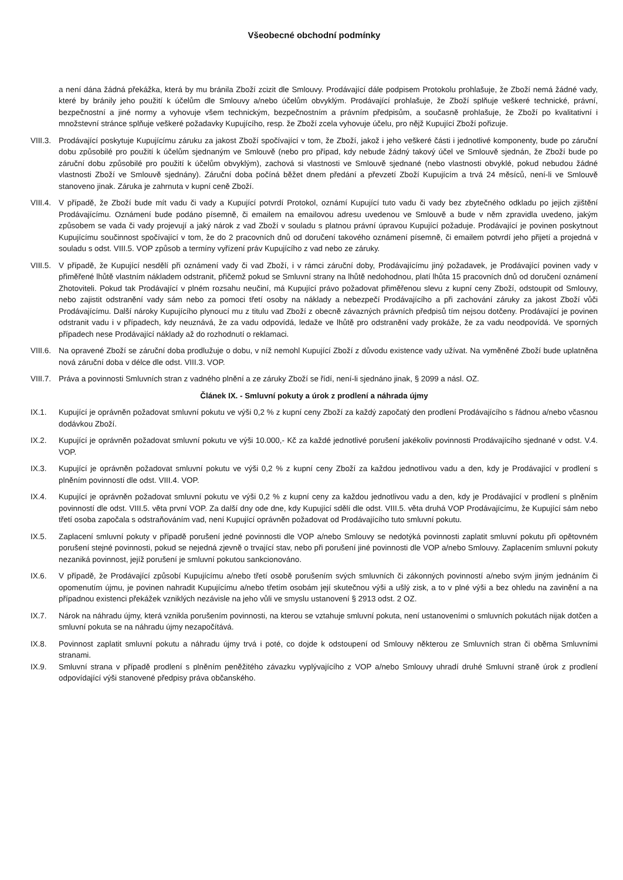Všeobecné obchodní podmínky
a není dána žádná překážka, která by mu bránila Zboží zcizit dle Smlouvy. Prodávající dále podpisem Protokolu prohlašuje, že Zboží nemá žádné vady, které by bránily jeho použití k účelům dle Smlouvy a/nebo účelům obvyklým. Prodávající prohlašuje, že Zboží splňuje veškeré technické, právní, bezpečnostní a jiné normy a vyhovuje všem technickým, bezpečnostním a právním předpisům, a současně prohlašuje, že Zboží po kvalitativní i množstevní stránce splňuje veškeré požadavky Kupujícího, resp. že Zboží zcela vyhovuje účelu, pro nějž Kupující Zboží pořizuje.
VIII.3. Prodávající poskytuje Kupujícímu záruku za jakost Zboží spočívající v tom, že Zboží, jakož i jeho veškeré části i jednotlivé komponenty, bude po záruční dobu způsobilé pro použití k účelům sjednaným ve Smlouvě (nebo pro případ, kdy nebude žádný takový účel ve Smlouvě sjednán, že Zboží bude po záruční dobu způsobilé pro použití k účelům obvyklým), zachová si vlastnosti ve Smlouvě sjednané (nebo vlastnosti obvyklé, pokud nebudou žádné vlastnosti Zboží ve Smlouvě sjednány). Záruční doba počíná běžet dnem předání a převzetí Zboží Kupujícím a trvá 24 měsíců, není-li ve Smlouvě stanoveno jinak. Záruka je zahrnuta v kupní ceně Zboží.
VIII.4. V případě, že Zboží bude mít vadu či vady a Kupující potvrdí Protokol, oznámí Kupující tuto vadu či vady bez zbytečného odkladu po jejich zjištění Prodávajícímu. Oznámení bude podáno písemně, či emailem na emailovou adresu uvedenou ve Smlouvě a bude v něm zpravidla uvedeno, jakým způsobem se vada či vady projevují a jaký nárok z vad Zboží v souladu s platnou právní úpravou Kupující požaduje. Prodávající je povinen poskytnout Kupujícímu součinnost spočívající v tom, že do 2 pracovních dnů od doručení takového oznámení písemně, či emailem potvrdí jeho přijetí a projedná v souladu s odst. VIII.5. VOP způsob a termíny vyřízení práv Kupujícího z vad nebo ze záruky.
VIII.5. V případě, že Kupující nesdělí při oznámení vady či vad Zboží, i v rámci záruční doby, Prodávajícímu jiný požadavek, je Prodávající povinen vady v přiměřené lhůtě vlastním nákladem odstranit, přičemž pokud se Smluvní strany na lhůtě nedohodnou, platí lhůta 15 pracovních dnů od doručení oznámení Zhotoviteli. Pokud tak Prodávající v plném rozsahu neučiní, má Kupující právo požadovat přiměřenou slevu z kupní ceny Zboží, odstoupit od Smlouvy, nebo zajistit odstranění vady sám nebo za pomoci třetí osoby na náklady a nebezpečí Prodávajícího a při zachování záruky za jakost Zboží vůči Prodávajícímu. Další nároky Kupujícího plynoucí mu z titulu vad Zboží z obecně závazných právních předpisů tím nejsou dotčeny. Prodávající je povinen odstranit vadu i v případech, kdy neuznává, že za vadu odpovídá, ledaže ve lhůtě pro odstranění vady prokáže, že za vadu neodpovídá. Ve sporných případech nese Prodávající náklady až do rozhodnutí o reklamaci.
VIII.6. Na opravené Zboží se záruční doba prodlužuje o dobu, v níž nemohl Kupující Zboží z důvodu existence vady užívat. Na vyměněné Zboží bude uplatněna nová záruční doba v délce dle odst. VIII.3. VOP.
VIII.7. Práva a povinnosti Smluvních stran z vadného plnění a ze záruky Zboží se řídí, není-li sjednáno jinak, § 2099 a násl. OZ.
Článek IX. - Smluvní pokuty a úrok z prodlení a náhrada újmy
IX.1. Kupující je oprávněn požadovat smluvní pokutu ve výši 0,2 % z kupní ceny Zboží za každý započatý den prodlení Prodávajícího s řádnou a/nebo včasnou dodávkou Zboží.
IX.2. Kupující je oprávněn požadovat smluvní pokutu ve výši 10.000,- Kč za každé jednotlivé porušení jakékoliv povinnosti Prodávajícího sjednané v odst. V.4. VOP.
IX.3. Kupující je oprávněn požadovat smluvní pokutu ve výši 0,2 % z kupní ceny Zboží za každou jednotlivou vadu a den, kdy je Prodávající v prodlení s plněním povinností dle odst. VIII.4. VOP.
IX.4. Kupující je oprávněn požadovat smluvní pokutu ve výši 0,2 % z kupní ceny za každou jednotlivou vadu a den, kdy je Prodávající v prodlení s plněním povinností dle odst. VIII.5. věta první VOP. Za další dny ode dne, kdy Kupující sdělí dle odst. VIII.5. věta druhá VOP Prodávajícímu, že Kupující sám nebo třetí osoba započala s odstraňováním vad, není Kupující oprávněn požadovat od Prodávajícího tuto smluvní pokutu.
IX.5. Zaplacení smluvní pokuty v případě porušení jedné povinnosti dle VOP a/nebo Smlouvy se nedotýká povinnosti zaplatit smluvní pokutu při opětovném porušení stejné povinnosti, pokud se nejedná zjevně o trvající stav, nebo při porušení jiné povinnosti dle VOP a/nebo Smlouvy. Zaplacením smluvní pokuty nezaniká povinnost, jejíž porušení je smluvní pokutou sankcionováno.
IX.6. V případě, že Prodávající způsobí Kupujícímu a/nebo třetí osobě porušením svých smluvních či zákonných povinností a/nebo svým jiným jednáním či opomenutím újmu, je povinen nahradit Kupujícímu a/nebo třetím osobám její skutečnou výši a ušlý zisk, a to v plné výši a bez ohledu na zavinění a na případnou existenci překážek vzniklých nezávisle na jeho vůli ve smyslu ustanovení § 2913 odst. 2 OZ.
IX.7. Nárok na náhradu újmy, která vznikla porušením povinnosti, na kterou se vztahuje smluvní pokuta, není ustanoveními o smluvních pokutách nijak dotčen a smluvní pokuta se na náhradu újmy nezapočítává.
IX.8. Povinnost zaplatit smluvní pokutu a náhradu újmy trvá i poté, co dojde k odstoupení od Smlouvy některou ze Smluvních stran či oběma Smluvními stranami.
IX.9. Smluvní strana v případě prodlení s plněním peněžitého závazku vyplývajícího z VOP a/nebo Smlouvy uhradí druhé Smluvní straně úrok z prodlení odpovídající výši stanovené předpisy práva občanského.